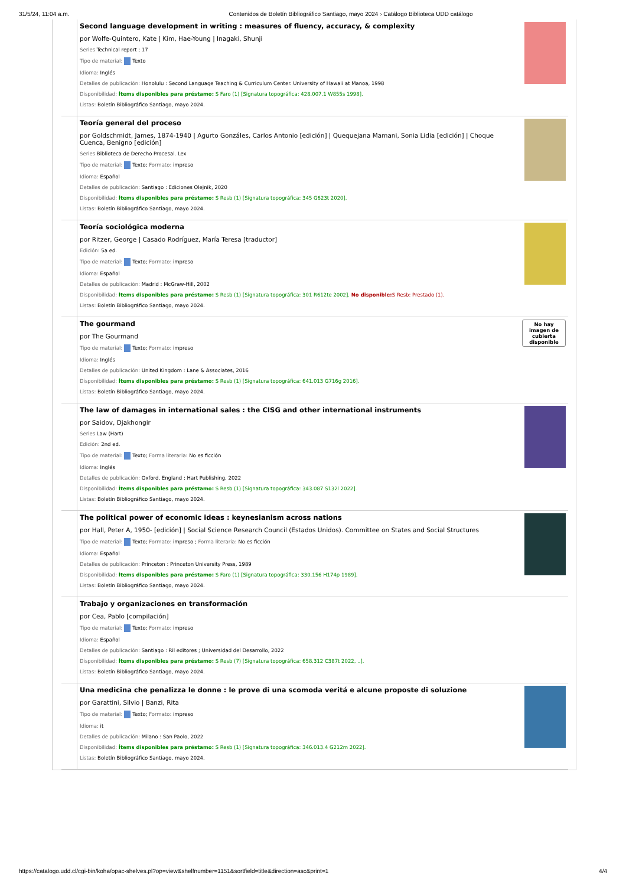31/5/24, 11:04 a.m. Contenidos de Boletín Bibliográfico Santiago, mayo 2024 › Catálogo Biblioteca UDD catálogo
| | Second language development in writing : measures of fluency, accuracy, & complexity por Wolfe-Quintero, Kate / Kim, Hae-Young / Inagaki, Shunji Series Technical report ; 17 Tipo de material: Texto Idioma: Inglés Detalles de publicación: Honolulu : Second Language Teaching & Curriculum Center. University of Hawaii at Manoa, 1998 Disponibilidad: Ítems disponibles para préstamo: S Faro (1) [Signatura topográfica: 428.007.1 W855s 1998]. Listas: Boletín Bibliográfico Santiago, mayo 2024. |
| | Teoría general del proceso por Goldschmidt, James, 1874-1940 / Agurto Gonzáles, Carlos Antonio [edición] / Quequejana Mamani, Sonia Lidia [edición] / Choque Cuenca, Benigno [edición] Series Biblioteca de Derecho Procesal. Lex Tipo de material: Texto; Formato: impreso Idioma: Español Detalles de publicación: Santiago : Ediciones Olejnik, 2020 Disponibilidad: Ítems disponibles para préstamo: S Resb (1) [Signatura topográfica: 345 G623t 2020]. Listas: Boletín Bibliográfico Santiago, mayo 2024. |
| | Teoría sociológica moderna por Ritzer, George / Casado Rodríguez, María Teresa [traductor] Edición: 5a ed. Tipo de material: Texto; Formato: impreso Idioma: Español Detalles de publicación: Madrid : McGraw-Hill, 2002 Disponibilidad: Ítems disponibles para préstamo: S Resb (1) [Signatura topográfica: 301 R612te 2002]. No disponible: S Resb: Prestado (1). Listas: Boletín Bibliográfico Santiago, mayo 2024. |
| | No hay imagen de cubierta disponible The gourmand por The Gourmand Tipo de material: Texto; Formato: impreso Idioma: Inglés Detalles de publicación: United Kingdom : Lane & Associates, 2016 Disponibilidad: Ítems disponibles para préstamo: S Resb (1) [Signatura topográfica: 641.013 G716g 2016]. Listas: Boletín Bibliográfico Santiago, mayo 2024. |
| | The law of damages in international sales : the CISG and other international instruments por Saidov, Djakhongir Series Law (Hart) Edición: 2nd ed. Tipo de material: Texto; Forma literaria: No es ficción Idioma: Inglés Detalles de publicación: Oxford, England : Hart Publishing, 2022 Disponibilidad: Ítems disponibles para préstamo: S Resb (1) [Signatura topográfica: 343.087 S132l 2022]. Listas: Boletín Bibliográfico Santiago, mayo 2024. |
| | The political power of economic ideas : keynesianism across nations por Hall, Peter A, 1950- [edición] / Social Science Research Council (Estados Unidos). Committee on States and Social Structures Tipo de material: Texto; Formato: impreso ; Forma literaria: No es ficción Idioma: Español Detalles de publicación: Princeton : Princeton University Press, 1989 Disponibilidad: Ítems disponibles para préstamo: S Faro (1) [Signatura topográfica: 330.156 H174p 1989]. Listas: Boletín Bibliográfico Santiago, mayo 2024. |
| | Trabajo y organizaciones en transformación por Cea, Pablo [compilación] Tipo de material: Texto; Formato: impreso Idioma: Español Detalles de publicación: Santiago : Ril editores ; Universidad del Desarrollo, 2022 Disponibilidad: Ítems disponibles para préstamo: S Resb (7) [Signatura topográfica: 658.312 C387t 2022, ..]. Listas: Boletín Bibliográfico Santiago, mayo 2024. |
| | Una medicina che penalizza le donne : le prove di una scomoda veritá e alcune proposte di soluzione por Garattini, Silvio / Banzi, Rita Tipo de material: Texto; Formato: impreso Idioma: it Detalles de publicación: Milano : San Paolo, 2022 Disponibilidad: Ítems disponibles para préstamo: S Resb (1) [Signatura topográfica: 346.013.4 G212m 2022]. Listas: Boletín Bibliográfico Santiago, mayo 2024. |
https://catalogo.udd.cl/cgi-bin/koha/opac-shelves.pl?op=view&shelfnumber=1151&sortfield=title&direction=asc&print=1 4/4